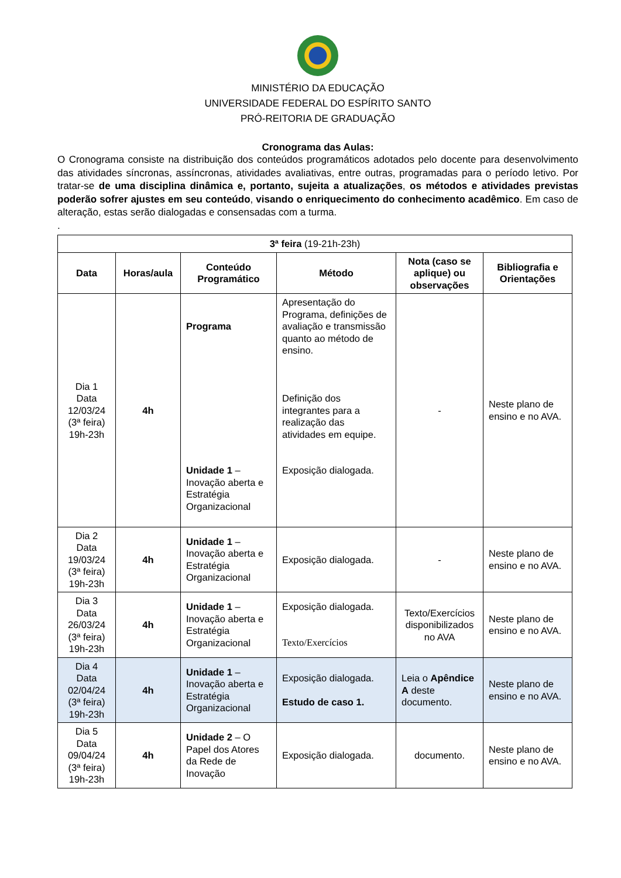MINISTÉRIO DA EDUCAÇÃO
UNIVERSIDADE FEDERAL DO ESPÍRITO SANTO
PRÓ-REITORIA DE GRADUAÇÃO
Cronograma das Aulas:
O Cronograma consiste na distribuição dos conteúdos programáticos adotados pelo docente para desenvolvimento das atividades síncronas, assíncronas, atividades avaliativas, entre outras, programadas para o período letivo. Por tratar-se de uma disciplina dinâmica e, portanto, sujeita a atualizações, os métodos e atividades previstas poderão sofrer ajustes em seu conteúdo, visando o enriquecimento do conhecimento acadêmico. Em caso de alteração, estas serão dialogadas e consensadas com a turma.
.
| 3ª feira (19-21h-23h) | | | | | |
| Data | Horas/aula | Conteúdo Programático | Método | Nota (caso se aplique) ou observações | Bibliografia e Orientações |
| Dia 1 Data 12/03/24 (3ª feira) 19h-23h | 4h | Programa Unidade 1 – Inovação aberta e Estratégia Organizacional | Apresentação do Programa, definições de avaliação e transmissão quanto ao método de ensino. Definição dos integrantes para a realização das atividades em equipe. Exposição dialogada. | - | Neste plano de ensino e no AVA. |
| Dia 2 Data 19/03/24 (3ª feira) 19h-23h | 4h | Unidade 1 – Inovação aberta e Estratégia Organizacional | Exposição dialogada. | - | Neste plano de ensino e no AVA. |
| Dia 3 Data 26/03/24 (3ª feira) 19h-23h | 4h | Unidade 1 – Inovação aberta e Estratégia Organizacional | Exposição dialogada. Texto/Exercícios | Texto/Exercícios disponibilizados no AVA | Neste plano de ensino e no AVA. |
| Dia 4 Data 02/04/24 (3ª feira) 19h-23h | 4h | Unidade 1 – Inovação aberta e Estratégia Organizacional | Exposição dialogada. Estudo de caso 1. | Leia o Apêndice A deste documento. | Neste plano de ensino e no AVA. |
| Dia 5 Data 09/04/24 (3ª feira) 19h-23h | 4h | Unidade 2 – O Papel dos Atores da Rede de Inovação | Exposição dialogada. | documento. | Neste plano de ensino e no AVA. |